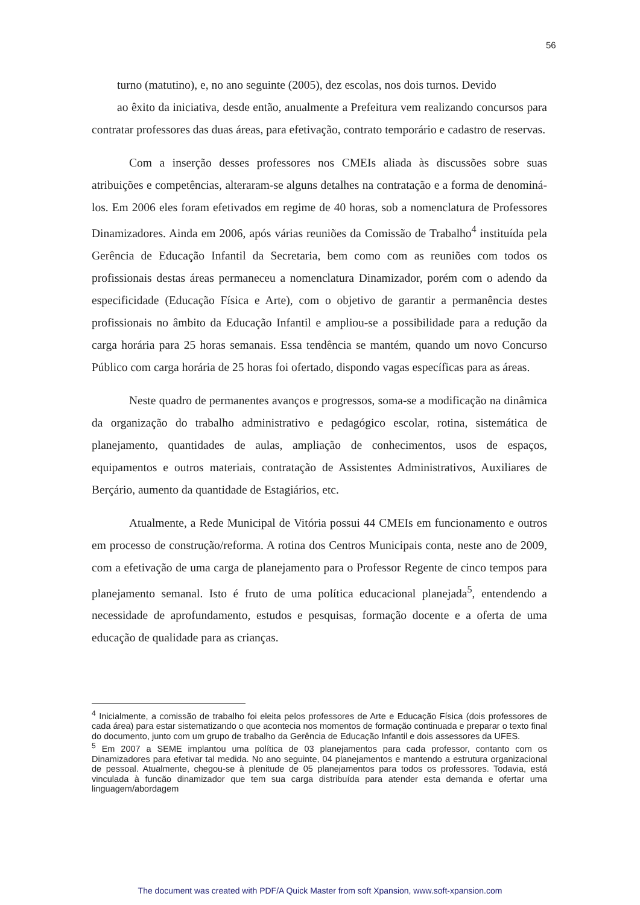56
turno (matutino), e, no ano seguinte (2005), dez escolas, nos dois turnos. Devido
ao êxito da iniciativa, desde então, anualmente a Prefeitura vem realizando concursos para contratar professores das duas áreas, para efetivação, contrato temporário e cadastro de reservas.
Com a inserção desses professores nos CMEIs aliada às discussões sobre suas atribuições e competências, alteraram-se alguns detalhes na contratação e a forma de denominá-los. Em 2006 eles foram efetivados em regime de 40 horas, sob a nomenclatura de Professores Dinamizadores. Ainda em 2006, após várias reuniões da Comissão de Trabalho<sup>4</sup> instituída pela Gerência de Educação Infantil da Secretaria, bem como com as reuniões com todos os profissionais destas áreas permaneceu a nomenclatura Dinamizador, porém com o adendo da especificidade (Educação Física e Arte), com o objetivo de garantir a permanência destes profissionais no âmbito da Educação Infantil e ampliou-se a possibilidade para a redução da carga horária para 25 horas semanais. Essa tendência se mantém, quando um novo Concurso Público com carga horária de 25 horas foi ofertado, dispondo vagas específicas para as áreas.
Neste quadro de permanentes avanços e progressos, soma-se a modificação na dinâmica da organização do trabalho administrativo e pedagógico escolar, rotina, sistemática de planejamento, quantidades de aulas, ampliação de conhecimentos, usos de espaços, equipamentos e outros materiais, contratação de Assistentes Administrativos, Auxiliares de Berçário, aumento da quantidade de Estagiários, etc.
Atualmente, a Rede Municipal de Vitória possui 44 CMEIs em funcionamento e outros em processo de construção/reforma. A rotina dos Centros Municipais conta, neste ano de 2009, com a efetivação de uma carga de planejamento para o Professor Regente de cinco tempos para planejamento semanal. Isto é fruto de uma política educacional planejada<sup>5</sup>, entendendo a necessidade de aprofundamento, estudos e pesquisas, formação docente e a oferta de uma educação de qualidade para as crianças.
<sup>4</sup> Inicialmente, a comissão de trabalho foi eleita pelos professores de Arte e Educação Física (dois professores de cada área) para estar sistematizando o que acontecia nos momentos de formação continuada e preparar o texto final do documento, junto com um grupo de trabalho da Gerência de Educação Infantil e dois assessores da UFES.
<sup>5</sup> Em 2007 a SEME implantou uma política de 03 planejamentos para cada professor, contanto com os Dinamizadores para efetivar tal medida. No ano seguinte, 04 planejamentos e mantendo a estrutura organizacional de pessoal. Atualmente, chegou-se à plenitude de 05 planejamentos para todos os professores. Todavia, está vinculada à funcão dinamizador que tem sua carga distribuída para atender esta demanda e ofertar uma linguagem/abordagem
The document was created with PDF/A Quick Master from soft Xpansion, www.soft-xpansion.com